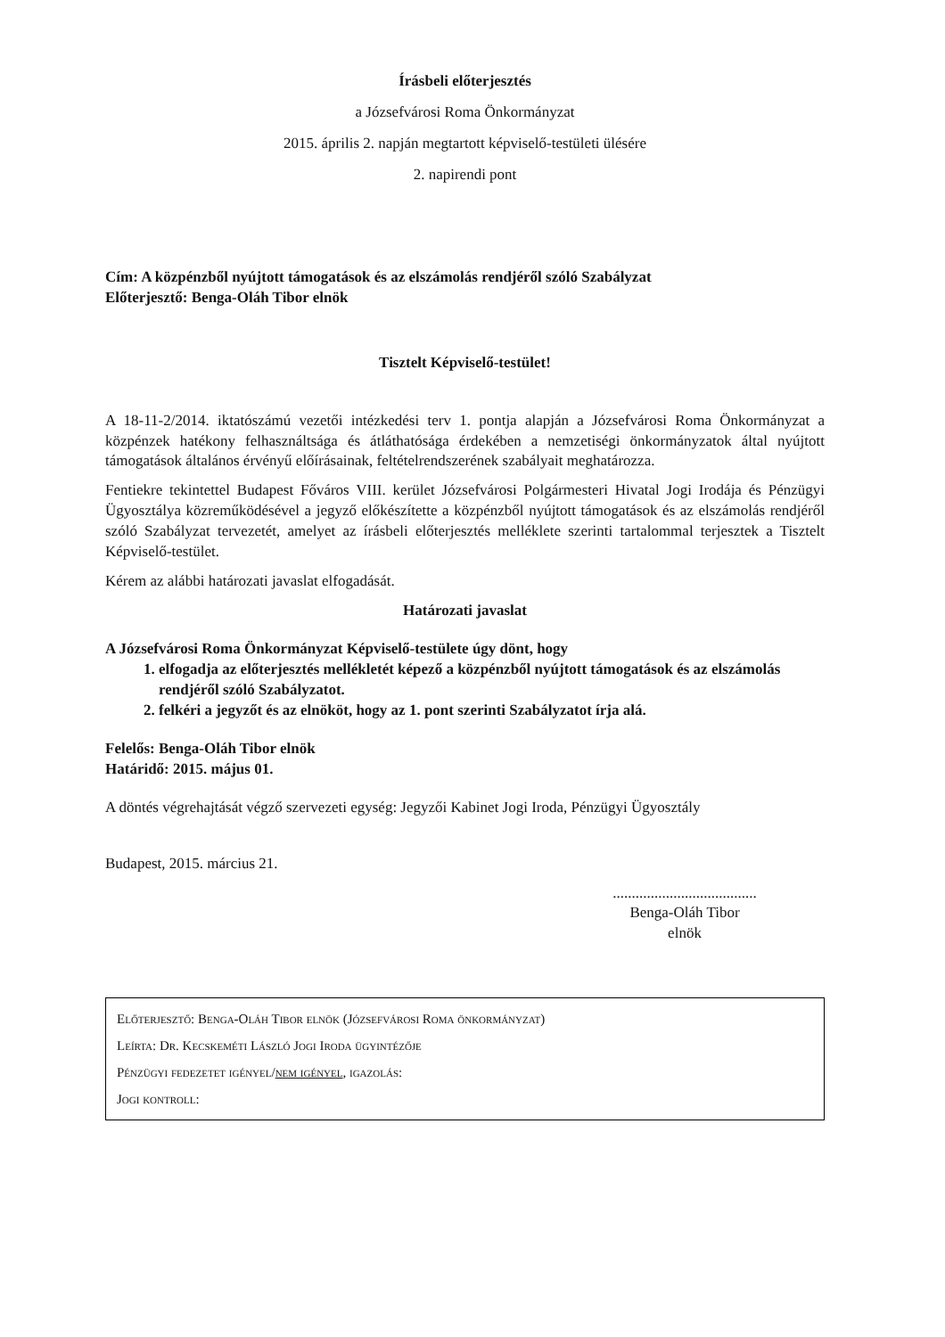Írásbeli előterjesztés
a Józsefvárosi Roma Önkormányzat
2015. április 2. napján megtartott képviselő-testületi ülésére
2. napirendi pont
Cím: A közpénzből nyújtott támogatások és az elszámolás rendjéről szóló Szabályzat
Előterjesztő: Benga-Oláh Tibor elnök
Tisztelt Képviselő-testület!
A 18-11-2/2014. iktatószámú vezetői intézkedési terv 1. pontja alapján a Józsefvárosi Roma Önkormányzat a közpénzek hatékony felhasználtsága és átláthatósága érdekében a nemzetiségi önkormányzatok által nyújtott támogatások általános érvényű előírásainak, feltételrendszerének szabályait meghatározza.
Fentiekre tekintettel Budapest Főváros VIII. kerület Józsefvárosi Polgármesteri Hivatal Jogi Irodája és Pénzügyi Ügyosztálya közreműködésével a jegyző előkészítette a közpénzből nyújtott támogatások és az elszámolás rendjéről szóló Szabályzat tervezetét, amelyet az írásbeli előterjesztés melléklete szerinti tartalommal terjesztek a Tisztelt Képviselő-testület.
Kérem az alábbi határozati javaslat elfogadását.
Határozati javaslat
A Józsefvárosi Roma Önkormányzat Képviselő-testülete úgy dönt, hogy
1. elfogadja az előterjesztés mellékletét képező a közpénzből nyújtott támogatások és az elszámolás rendjéről szóló Szabályzatot.
2. felkéri a jegyzőt és az elnököt, hogy az 1. pont szerinti Szabályzatot írja alá.
Felelős: Benga-Oláh Tibor elnök
Határidő: 2015. május 01.
A döntés végrehajtását végző szervezeti egység: Jegyzői Kabinet Jogi Iroda, Pénzügyi Ügyosztály
Budapest, 2015. március 21.
......................................
Benga-Oláh Tibor
elnök
Előterjesztő: Benga-Oláh Tibor elnök (Józsefvárosi Roma önkormányzat)
Leírta: Dr. Kecskeméti László Jogi Iroda ügyintézője
Pénzügyi fedezetet igényel/nem igényel, igazolás:
Jogi kontroll: